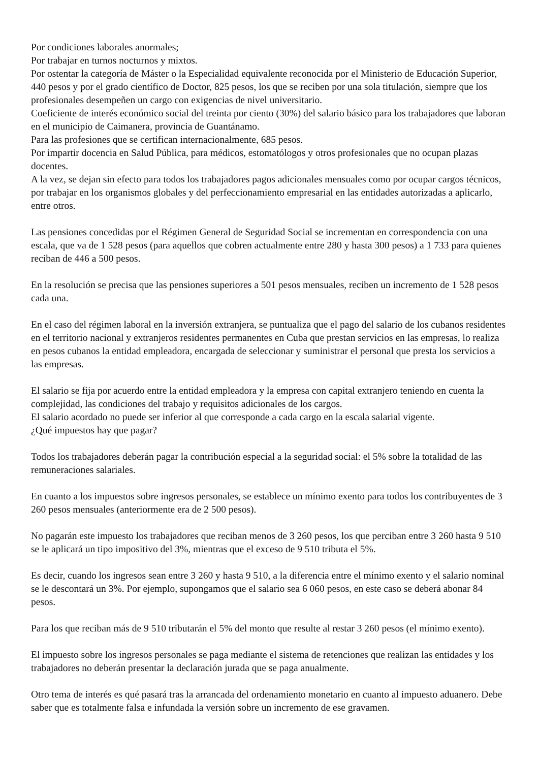Por condiciones laborales anormales;
Por trabajar en turnos nocturnos y mixtos.
Por ostentar la categoría de Máster o la Especialidad equivalente reconocida por el Ministerio de Educación Superior, 440 pesos y por el grado científico de Doctor, 825 pesos, los que se reciben por una sola titulación, siempre que los profesionales desempeñen un cargo con exigencias de nivel universitario.
Coeficiente de interés económico social del treinta por ciento (30%) del salario básico para los trabajadores que laboran en el municipio de Caimanera, provincia de Guantánamo.
Para las profesiones que se certifican internacionalmente, 685 pesos.
Por impartir docencia en Salud Pública, para médicos, estomatólogos y otros profesionales que no ocupan plazas docentes.
A la vez, se dejan sin efecto para todos los trabajadores pagos adicionales mensuales como por ocupar cargos técnicos, por trabajar en los organismos globales y del perfeccionamiento empresarial en las entidades autorizadas a aplicarlo, entre otros.
Las pensiones concedidas por el Régimen General de Seguridad Social se incrementan en correspondencia con una escala, que va de 1 528 pesos (para aquellos que cobren actualmente entre 280 y hasta 300 pesos) a 1 733 para quienes reciban de 446 a 500 pesos.
En la resolución se precisa que las pensiones superiores a 501 pesos mensuales, reciben un incremento de 1 528 pesos cada una.
En el caso del régimen laboral en la inversión extranjera, se puntualiza que el pago del salario de los cubanos residentes en el territorio nacional y extranjeros residentes permanentes en Cuba que prestan servicios en las empresas, lo realiza en pesos cubanos la entidad empleadora, encargada de seleccionar y suministrar el personal que presta los servicios a las empresas.
El salario se fija por acuerdo entre la entidad empleadora y la empresa con capital extranjero teniendo en cuenta la complejidad, las condiciones del trabajo y requisitos adicionales de los cargos.
El salario acordado no puede ser inferior al que corresponde a cada cargo en la escala salarial vigente.
¿Qué impuestos hay que pagar?
Todos los trabajadores deberán pagar la contribución especial a la seguridad social: el 5% sobre la totalidad de las remuneraciones salariales.
En cuanto a los impuestos sobre ingresos personales, se establece un mínimo exento para todos los contribuyentes de 3 260 pesos mensuales (anteriormente era de 2 500 pesos).
No pagarán este impuesto los trabajadores que reciban menos de 3 260 pesos, los que perciban entre 3 260 hasta 9 510 se le aplicará un tipo impositivo del 3%, mientras que el exceso de 9 510 tributa el 5%.
Es decir, cuando los ingresos sean entre 3 260 y hasta 9 510, a la diferencia entre el mínimo exento y el salario nominal se le descontará un 3%. Por ejemplo, supongamos que el salario sea 6 060 pesos, en este caso se deberá abonar 84 pesos.
Para los que reciban más de 9 510 tributarán el 5% del monto que resulte al restar 3 260 pesos (el mínimo exento).
El impuesto sobre los ingresos personales se paga mediante el sistema de retenciones que realizan las entidades y los trabajadores no deberán presentar la declaración jurada que se paga anualmente.
Otro tema de interés es qué pasará tras la arrancada del ordenamiento monetario en cuanto al impuesto aduanero. Debe saber que es totalmente falsa e infundada la versión sobre un incremento de ese gravamen.